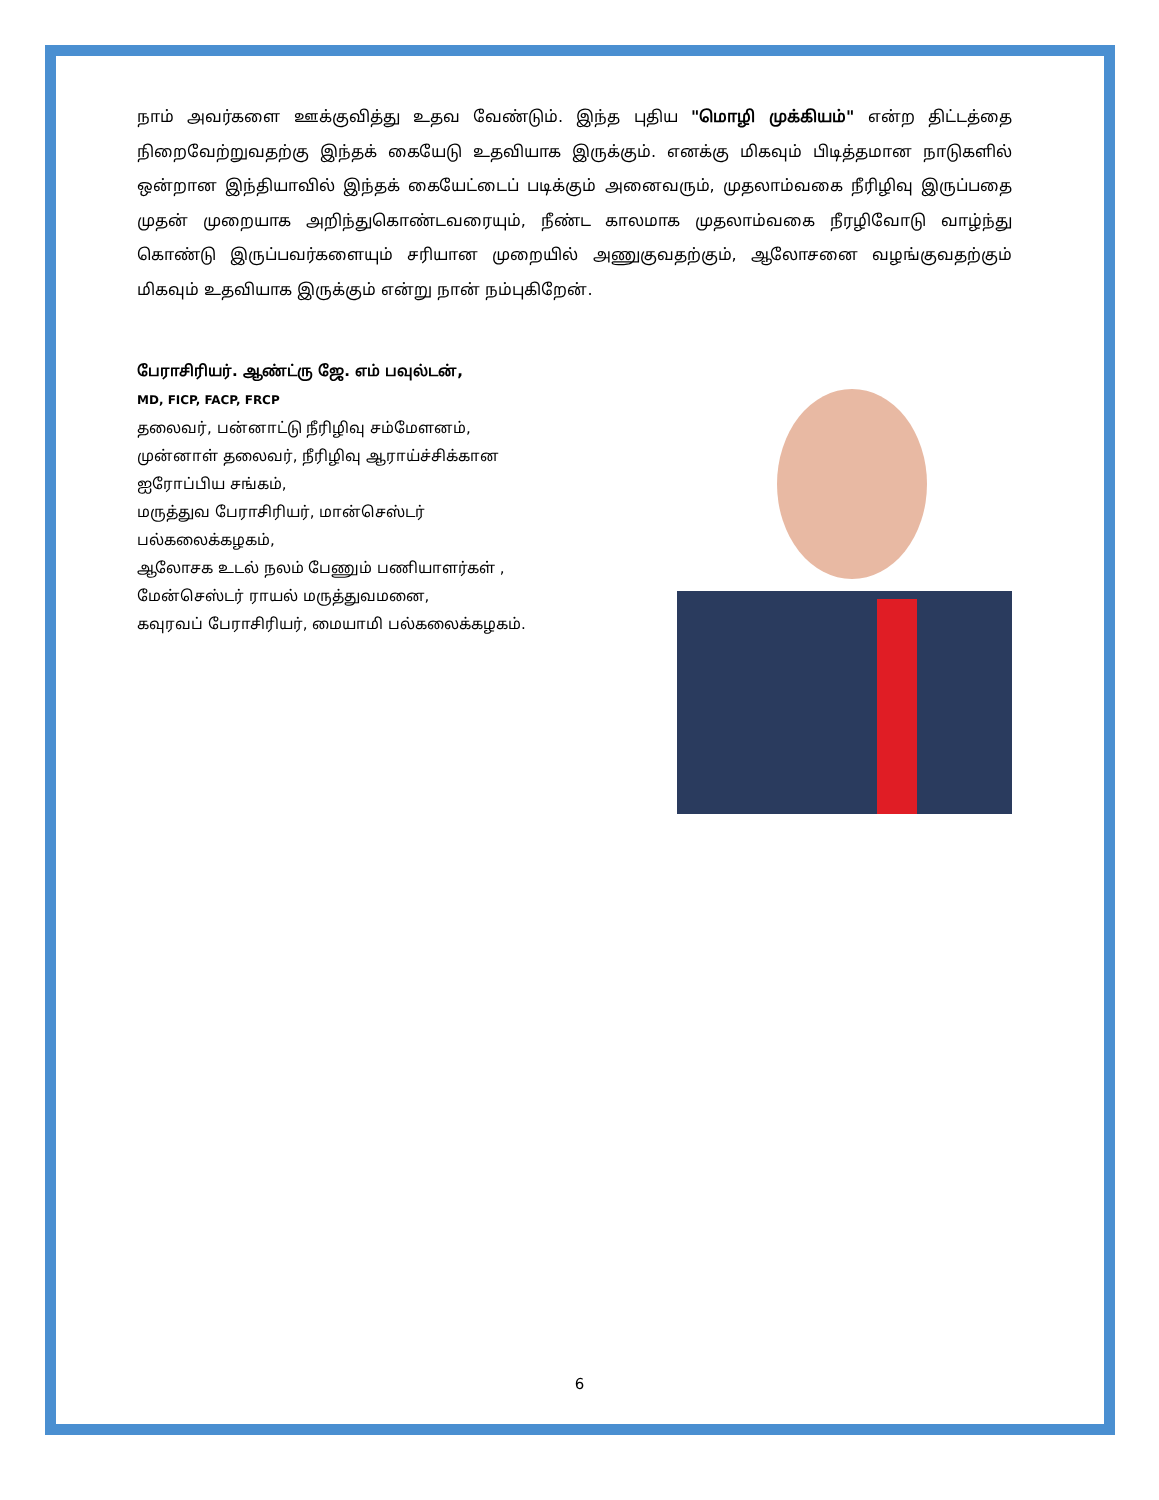நாம் அவர்களை ஊக்குவித்து உதவ வேண்டும். இந்த புதிய "மொழி முக்கியம்" என்ற திட்டத்தை நிறைவேற்றுவதற்கு இந்தக் கையேடு உதவியாக இருக்கும். எனக்கு மிகவும் பிடித்தமான நாடுகளில் ஒன்றான இந்தியாவில் இந்தக் கையேட்டைப் படிக்கும் அனைவரும், முதலாம்வகை நீரிழிவு இருப்பதை முதன் முறையாக அறிந்துகொண்டவரையும், நீண்ட காலமாக முதலாம்வகை நீரழிவோடு வாழ்ந்து கொண்டு இருப்பவர்களையும் சரியான முறையில் அணுகுவதற்கும், ஆலோசனை வழங்குவதற்கும் மிகவும் உதவியாக இருக்கும் என்று நான் நம்புகிறேன்.
பேராசிரியர். ஆண்ட்ரு ஜே. எம் பவுல்டன்,
MD, FICP, FACP, FRCP
தலைவர், பன்னாட்டு நீரிழிவு சம்மேளனம்,
முன்னாள் தலைவர், நீரிழிவு ஆராய்ச்சிக்கான
ஐரோப்பிய சங்கம்,
மருத்துவ பேராசிரியர், மான்செஸ்டர்
பல்கலைக்கழகம்,
ஆலோசக உடல் நலம் பேணும் பணியாளர்கள் ,
மேன்செஸ்டர் ராயல் மருத்துவமனை,
கவுரவப் பேராசிரியர், மையாமி பல்கலைக்கழகம்.
6